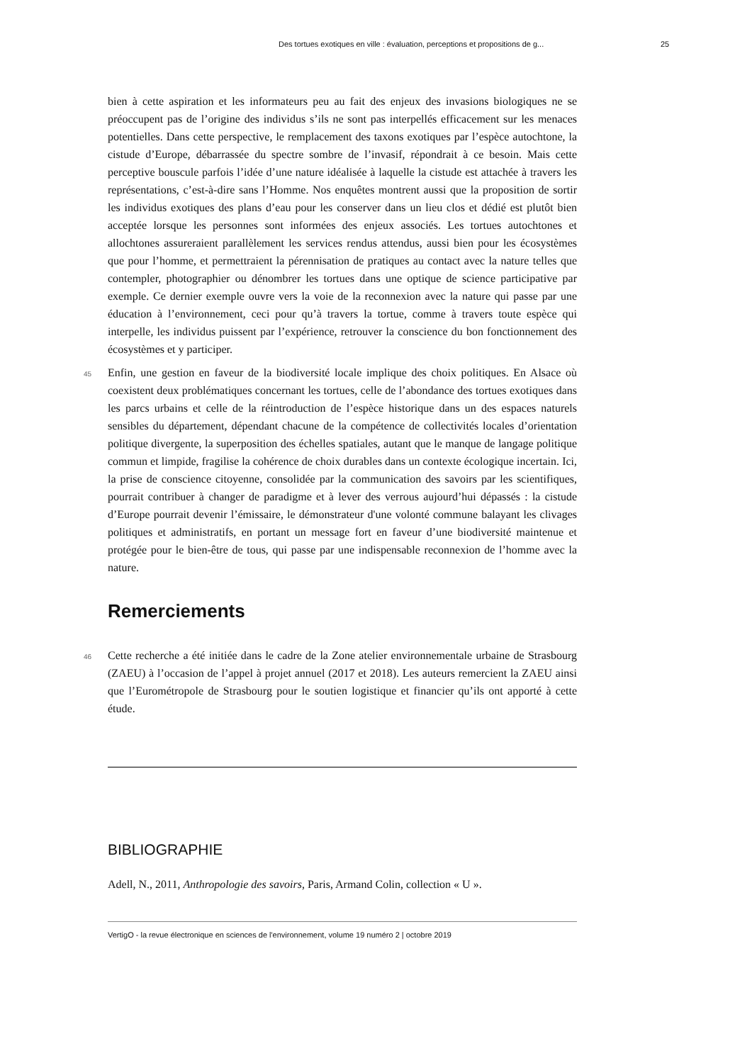Des tortues exotiques en ville : évaluation, perceptions et propositions de g... 25
bien à cette aspiration et les informateurs peu au fait des enjeux des invasions biologiques ne se préoccupent pas de l’origine des individus s’ils ne sont pas interpellés efficacement sur les menaces potentielles. Dans cette perspective, le remplacement des taxons exotiques par l’espèce autochtone, la cistude d’Europe, débarrassée du spectre sombre de l’invasif, répondrait à ce besoin. Mais cette perceptive bouscule parfois l’idée d’une nature idéalisée à laquelle la cistude est attachée à travers les représentations, c’est-à-dire sans l’Homme. Nos enquêtes montrent aussi que la proposition de sortir les individus exotiques des plans d’eau pour les conserver dans un lieu clos et dédié est plutôt bien acceptée lorsque les personnes sont informées des enjeux associés. Les tortues autochtones et allochtones assureraient parallèlement les services rendus attendus, aussi bien pour les écosystèmes que pour l’homme, et permettraient la pérennisation de pratiques au contact avec la nature telles que contempler, photographier ou dénombrer les tortues dans une optique de science participative par exemple. Ce dernier exemple ouvre vers la voie de la reconnexion avec la nature qui passe par une éducation à l’environnement, ceci pour qu’à travers la tortue, comme à travers toute espèce qui interpelle, les individus puissent par l’expérience, retrouver la conscience du bon fonctionnement des écosystèmes et y participer.
45 Enfin, une gestion en faveur de la biodiversité locale implique des choix politiques. En Alsace où coexistent deux problématiques concernant les tortues, celle de l’abondance des tortues exotiques dans les parcs urbains et celle de la réintroduction de l’espèce historique dans un des espaces naturels sensibles du département, dépendant chacune de la compétence de collectivités locales d’orientation politique divergente, la superposition des échelles spatiales, autant que le manque de langage politique commun et limpide, fragilise la cohérence de choix durables dans un contexte écologique incertain. Ici, la prise de conscience citoyenne, consolidée par la communication des savoirs par les scientifiques, pourrait contribuer à changer de paradigme et à lever des verrous aujourd’hui dépassés : la cistude d’Europe pourrait devenir l’émissaire, le démonstrateur d'une volonté commune balayant les clivages politiques et administratifs, en portant un message fort en faveur d’une biodiversité maintenue et protégée pour le bien-être de tous, qui passe par une indispensable reconnexion de l’homme avec la nature.
Remerciements
46 Cette recherche a été initiée dans le cadre de la Zone atelier environnementale urbaine de Strasbourg (ZAEU) à l’occasion de l’appel à projet annuel (2017 et 2018). Les auteurs remercient la ZAEU ainsi que l’Eurométropole de Strasbourg pour le soutien logistique et financier qu’ils ont apporté à cette étude.
BIBLIOGRAPHIE
Adell, N., 2011, Anthropologie des savoirs, Paris, Armand Colin, collection « U ».
VertigO - la revue électronique en sciences de l'environnement, volume 19 numéro 2 | octobre 2019